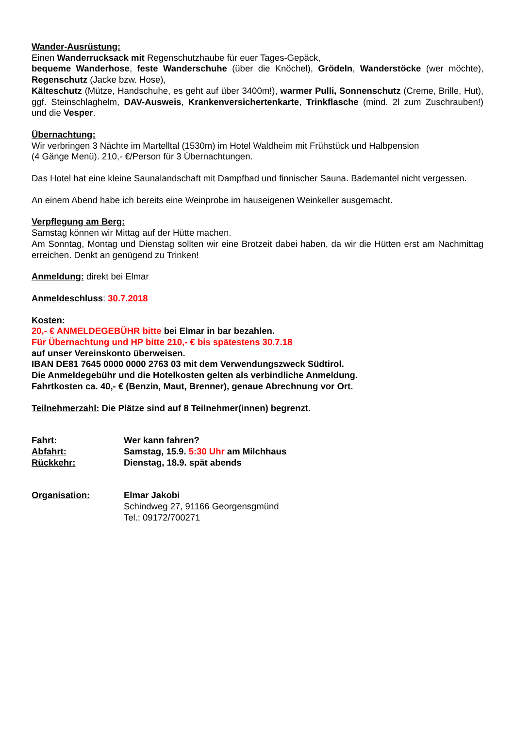Wander-Ausrüstung:
Einen Wanderrucksack mit Regenschutzhaube für euer Tages-Gepäck,
bequeme Wanderhose, feste Wanderschuhe (über die Knöchel), Grödeln, Wanderstöcke (wer möchte), Regenschutz (Jacke bzw. Hose),
Kälteschutz (Mütze, Handschuhe, es geht auf über 3400m!), warmer Pulli, Sonnenschutz (Creme, Brille, Hut), ggf. Steinschlaghelm, DAV-Ausweis, Krankenversichertenkarte, Trinkflasche (mind. 2l zum Zuschrauben!) und die Vesper.
Übernachtung:
Wir verbringen 3 Nächte im Martelltal (1530m) im Hotel Waldheim mit Frühstück und Halbpension
(4 Gänge Menü). 210,- €/Person für 3 Übernachtungen.
Das Hotel hat eine kleine Saunalandschaft mit Dampfbad und finnischer Sauna. Bademantel nicht vergessen.
An einem Abend habe ich bereits eine Weinprobe im hauseigenen Weinkeller ausgemacht.
Verpflegung am Berg:
Samstag können wir Mittag auf der Hütte machen.
Am Sonntag, Montag und Dienstag sollten wir eine Brotzeit dabei haben, da wir die Hütten erst am Nachmittag erreichen. Denkt an genügend zu Trinken!
Anmeldung: direkt bei Elmar
Anmeldeschluss: 30.7.2018
Kosten:
20,- € ANMELDEGEBÜHR bitte bei Elmar in bar bezahlen.
Für Übernachtung und HP bitte 210,- € bis spätestens 30.7.18
auf unser Vereinskonto überweisen.
IBAN DE81 7645 0000 0000 2763 03 mit dem Verwendungszweck Südtirol.
Die Anmeldegebühr und die Hotelkosten gelten als verbindliche Anmeldung.
Fahrtkosten ca. 40,- € (Benzin, Maut, Brenner), genaue Abrechnung vor Ort.
Teilnehmerzahl: Die Plätze sind auf 8 Teilnehmer(innen) begrenzt.
Fahrt: Wer kann fahren?
Abfahrt: Samstag, 15.9. 5:30 Uhr am Milchhaus
Rückkehr: Dienstag, 18.9. spät abends
Organisation: Elmar Jakobi
Schindweg 27, 91166 Georgensgmünd
Tel.: 09172/700271